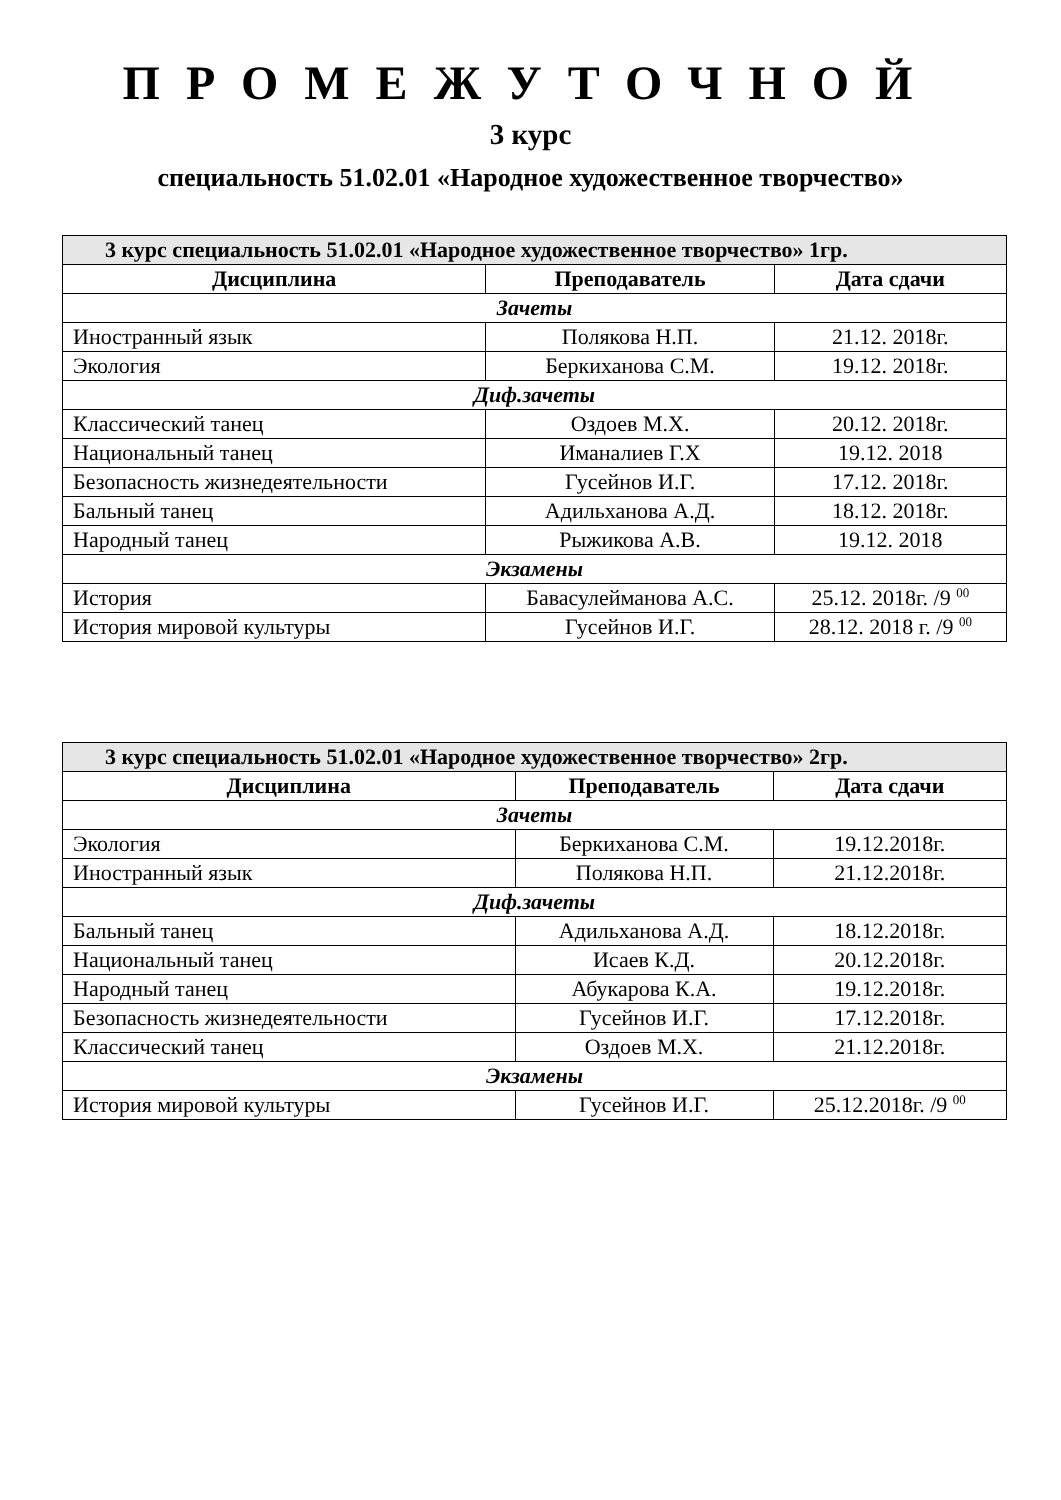ПРОМЕЖУТОЧНОЙ
3 курс
специальность 51.02.01 «Народное художественное творчество»
| 3 курс специальность 51.02.01 «Народное художественное творчество» 1гр. | | |
| --- | --- | --- |
| Дисциплина | Преподаватель | Дата сдачи |
| Зачеты | | |
| Иностранный язык | Полякова Н.П. | 21.12. 2018г. |
| Экология | Беркиханова С.М. | 19.12. 2018г. |
| Диф.зачеты | | |
| Классический танец | Оздоев М.Х. | 20.12. 2018г. |
| Национальный танец | Иманалиев Г.Х | 19.12. 2018 |
| Безопасность жизнедеятельности | Гусейнов И.Г. | 17.12. 2018г. |
| Бальный танец | Адильханова А.Д. | 18.12. 2018г. |
| Народный танец | Рыжикова А.В. | 19.12. 2018 |
| Экзамены | | |
| История | Бавасулейманова А.С. | 25.12. 2018г. /9 <sup>00</sup> |
| История мировой культуры | Гусейнов И.Г. | 28.12. 2018 г. /9 <sup>00</sup> |
| 3 курс специальность 51.02.01 «Народное художественное творчество» 2гр. | | |
| --- | --- | --- |
| Дисциплина | Преподаватель | Дата сдачи |
| Зачеты | | |
| Экология | Беркиханова С.М. | 19.12.2018г. |
| Иностранный язык | Полякова Н.П. | 21.12.2018г. |
| Диф.зачеты | | |
| Бальный танец | Адильханова А.Д. | 18.12.2018г. |
| Национальный танец | Исаев К.Д. | 20.12.2018г. |
| Народный танец | Абукарова К.А. | 19.12.2018г. |
| Безопасность жизнедеятельности | Гусейнов И.Г. | 17.12.2018г. |
| Классический танец | Оздоев М.Х. | 21.12.2018г. |
| Экзамены | | |
| История мировой культуры | Гусейнов И.Г. | 25.12.2018г. /9 <sup>00</sup> |